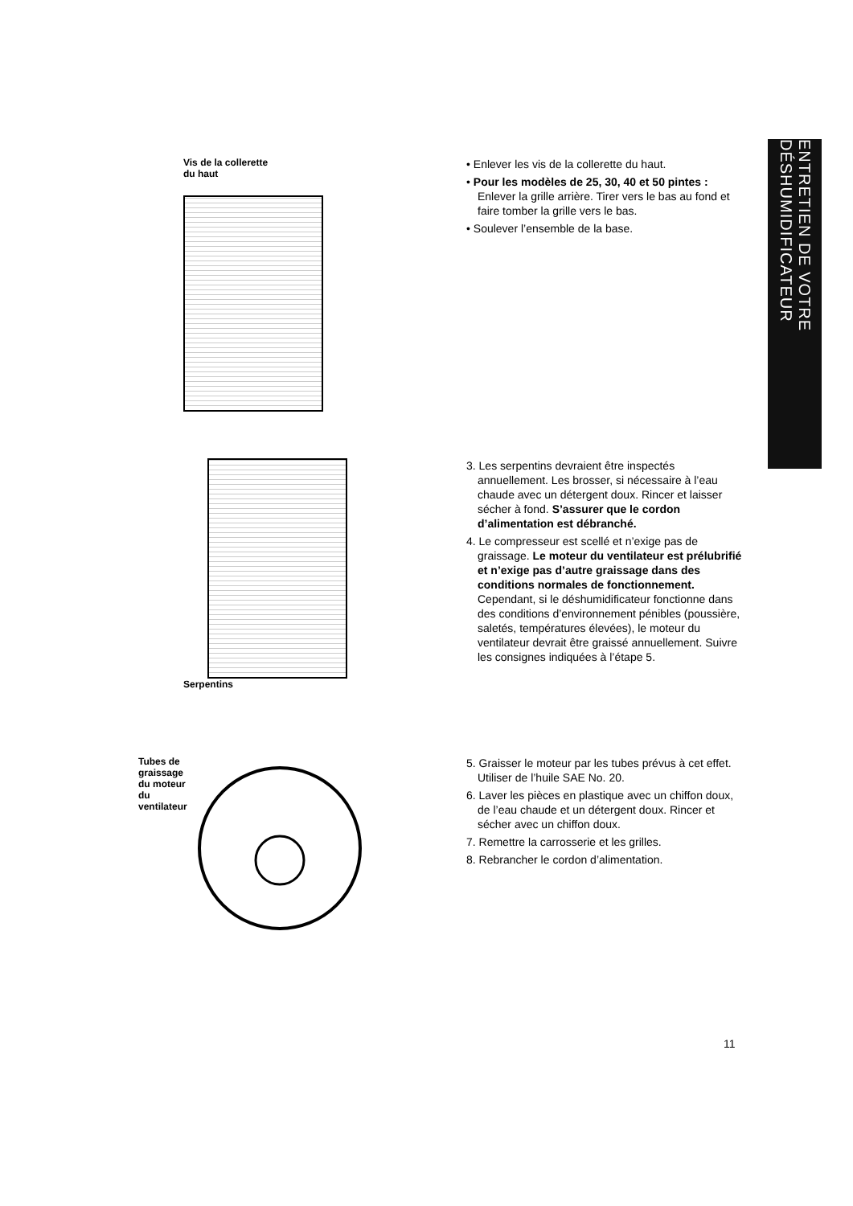Vis de la collerette
du haut
• Enlever les vis de la collerette du haut.
• Pour les modèles de 25, 30, 40 et 50 pintes : Enlever la grille arrière. Tirer vers le bas au fond et faire tomber la grille vers le bas.
• Soulever l’ensemble de la base.
Serpentins
3. Les serpentins devraient être inspectés annuellement. Les brosser, si nécessaire à l’eau chaude avec un détergent doux. Rincer et laisser sécher à fond. S’assurer que le cordon d’alimentation est débranché.
4. Le compresseur est scellé et n’exige pas de graissage. Le moteur du ventilateur est prélubrifié et n’exige pas d’autre graissage dans des conditions normales de fonctionnement. Cependant, si le déshumidificateur fonctionne dans des conditions d’environnement pénibles (poussière, saletés, températures élevées), le moteur du ventilateur devrait être graissé annuellement. Suivre les consignes indiquées à l’étape 5.
Tubes de
graissage
du moteur
du
ventilateur
5. Graisser le moteur par les tubes prévus à cet effet. Utiliser de l’huile SAE No. 20.
6. Laver les pièces en plastique avec un chiffon doux, de l’eau chaude et un détergent doux. Rincer et sécher avec un chiffon doux.
7. Remettre la carrosserie et les grilles.
8. Rebrancher le cordon d’alimentation.
ENTRETIEN DE VOTRE DÉSHUMIDIFICATEUR
11